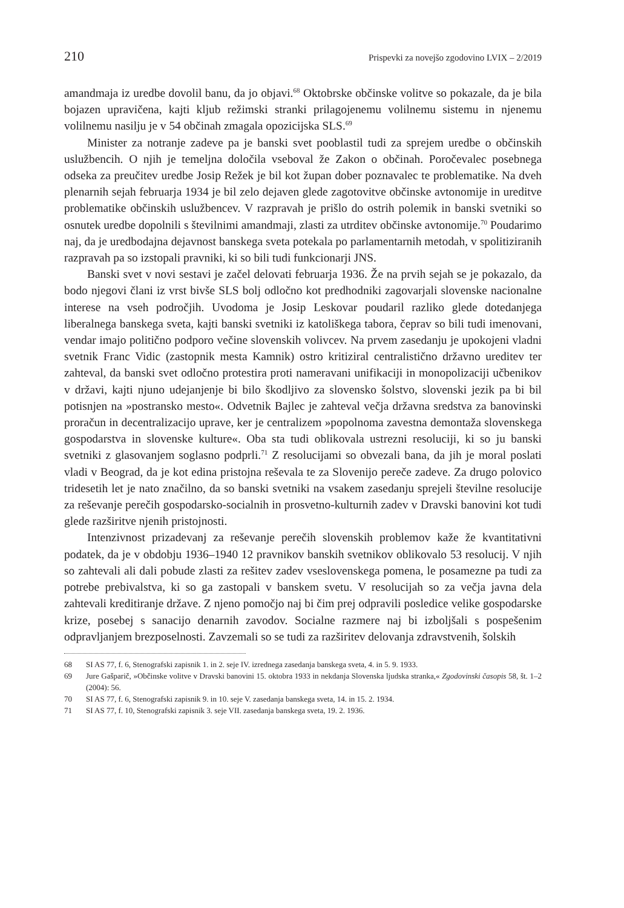210 Prispevki za novejšo zgodovino LVIX – 2/2019
amandmaja iz uredbe dovolil banu, da jo objavi.<sup>68</sup> Oktobrske občinske volitve so pokazale, da je bila bojazen upravičena, kajti kljub režimski stranki prilagojenemu volilnemu sistemu in njenemu volilnemu nasilju je v 54 občinah zmagala opozicijska SLS.<sup>69</sup>
Minister za notranje zadeve pa je banski svet pooblastil tudi za sprejem uredbe o občinskih uslužbencih. O njih je temeljna določila vseboval že Zakon o občinah. Poročevalec posebnega odseka za preučitev uredbe Josip Režek je bil kot župan dober poznavalec te problematike. Na dveh plenarnih sejah februarja 1934 je bil zelo dejaven glede zagotovitve občinske avtonomije in ureditve problematike občinskih uslužbencev. V razpravah je prišlo do ostrih polemik in banski svetniki so osnutek uredbe dopolnili s številnimi amandmaji, zlasti za utrditev občinske avtonomije.<sup>70</sup> Poudarimo naj, da je uredbodajna dejavnost banskega sveta potekala po parlamentarnih metodah, v spolitiziranih razpravah pa so izstopali pravniki, ki so bili tudi funkcionarji JNS.
Banski svet v novi sestavi je začel delovati februarja 1936. Že na prvih sejah se je pokazalo, da bodo njegovi člani iz vrst bivše SLS bolj odločno kot predhodniki zagovarjali slovenske nacionalne interese na vseh področjih. Uvodoma je Josip Leskovar poudaril razliko glede dotedanjega liberalnega banskega sveta, kajti banski svetniki iz katoliškega tabora, čeprav so bili tudi imenovani, vendar imajo politično podporo večine slovenskih volivcev. Na prvem zasedanju je upokojeni vladni svetnik Franc Vidic (zastopnik mesta Kamnik) ostro kritiziral centralistično državno ureditev ter zahteval, da banski svet odločno protestira proti nameravani unifikaciji in monopolizaciji učbenikov v državi, kajti njuno udejanjenje bi bilo škodljivo za slovensko šolstvo, slovenski jezik pa bi bil potisnjen na »postransko mesto«. Odvetnik Bajlec je zahteval večja državna sredstva za banovinski proračun in decentralizacijo uprave, ker je centralizem »popolnoma zavestna demontaža slovenskega gospodarstva in slovenske kulture«. Oba sta tudi oblikovala ustrezni resoluciji, ki so ju banski svetniki z glasovanjem soglasno podprli.<sup>71</sup> Z resolucijami so obvezali bana, da jih je moral poslati vladi v Beograd, da je kot edina pristojna reševala te za Slovenijo pereče zadeve. Za drugo polovico tridesetih let je nato značilno, da so banski svetniki na vsakem zasedanju sprejeli številne resolucije za reševanje perečih gospodarsko-socialnih in prosvetno-kulturnih zadev v Dravski banovini kot tudi glede razširitve njenih pristojnosti.
Intenzivnost prizadevanj za reševanje perečih slovenskih problemov kaže že kvantitativni podatek, da je v obdobju 1936–1940 12 pravnikov banskih svetnikov oblikovalo 53 resolucij. V njih so zahtevali ali dali pobude zlasti za rešitev zadev vseslovenskega pomena, le posamezne pa tudi za potrebe prebivalstva, ki so ga zastopali v banskem svetu. V resolucijah so za večja javna dela zahtevali kreditiranje države. Z njeno pomočjo naj bi čim prej odpravili posledice velike gospodarske krize, posebej s sanacijo denarnih zavodov. Socialne razmere naj bi izboljšali s pospešenim odpravljanjem brezposelnosti. Zavzemali so se tudi za razširitev delovanja zdravstvenih, šolskih
68 SI AS 77, f. 6, Stenografski zapisnik 1. in 2. seje IV. izrednega zasedanja banskega sveta, 4. in 5. 9. 1933.
69 Jure Gašparič, »Občinske volitve v Dravski banovini 15. oktobra 1933 in nekdanja Slovenska ljudska stranka,« Zgodovinski časopis 58, št. 1–2 (2004): 56.
70 SI AS 77, f. 6, Stenografski zapisnik 9. in 10. seje V. zasedanja banskega sveta, 14. in 15. 2. 1934.
71 SI AS 77, f. 10, Stenografski zapisnik 3. seje VII. zasedanja banskega sveta, 19. 2. 1936.